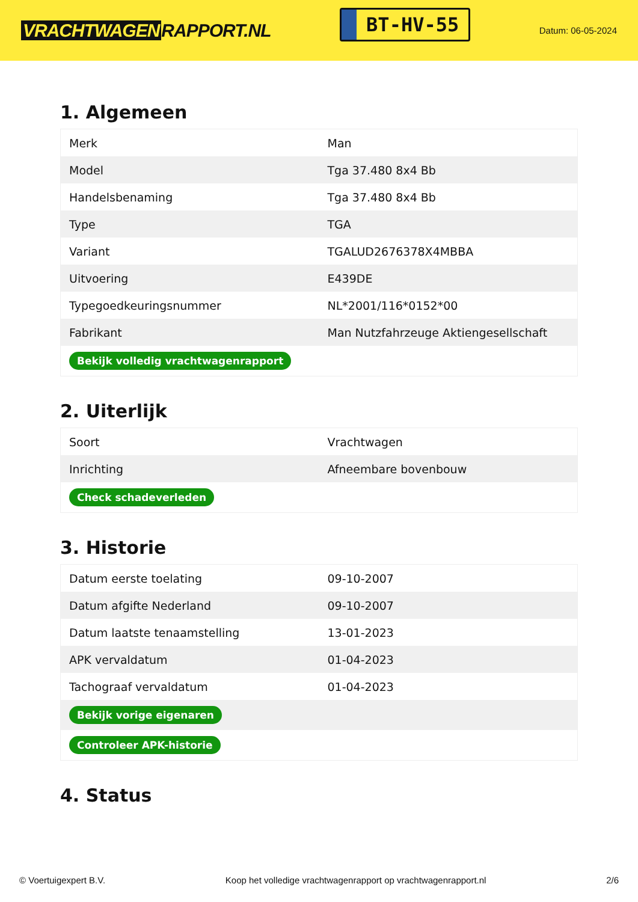VRACHTWAGEN RAPPORT.NL
BT-HV-55
Datum: 06-05-2024
1. Algemeen
| Merk | Man |
| Model | Tga 37.480 8x4 Bb |
| Handelsbenaming | Tga 37.480 8x4 Bb |
| Type | TGA |
| Variant | TGALUD2676378X4MBBA |
| Uitvoering | E439DE |
| Typegoedkeuringsnummer | NL*2001/116*0152*00 |
| Fabrikant | Man Nutzfahrzeuge Aktiengesellschaft |
| Bekijk volledig vrachtwagenrapport | |
2. Uiterlijk
| Soort | Vrachtwagen |
| Inrichting | Afneembare bovenbouw |
| Check schadeverleden | |
3. Historie
| Datum eerste toelating | 09-10-2007 |
| Datum afgifte Nederland | 09-10-2007 |
| Datum laatste tenaamstelling | 13-01-2023 |
| APK vervaldatum | 01-04-2023 |
| Tachograaf vervaldatum | 01-04-2023 |
| Bekijk vorige eigenaren | |
| Controleer APK-historie | |
4. Status
© Voertuigexpert B.V. Koop het volledige vrachtwagenrapport op vrachtwagenrapport.nl 2/6